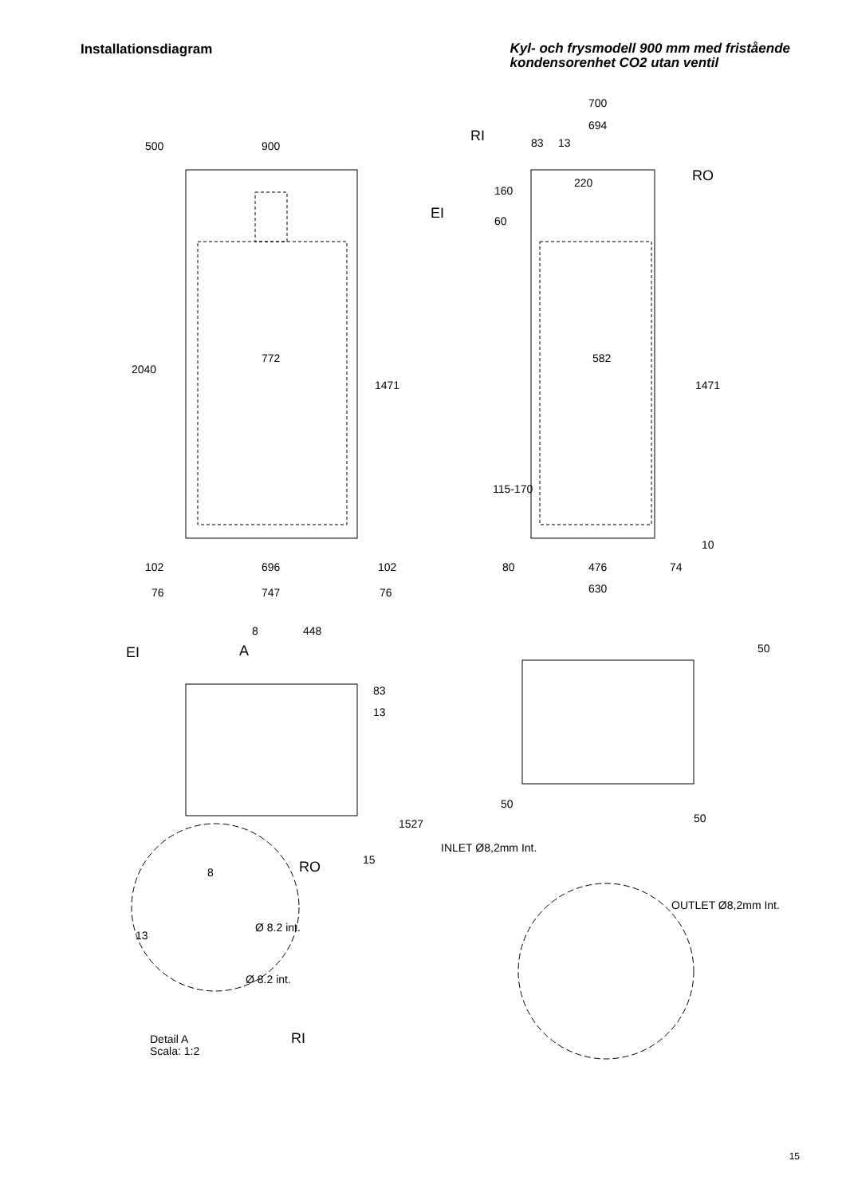Installationsdiagram
Kyl- och frysmodell 900 mm med fristående
kondensorenhet CO2 utan ventil
900
772
582
102
696
102
76
747
76
700
694
83
13
80
476
74
630
RI
RO
EI
EI
A
8
448
RO
RI
8
Ø 8.2 int.
Ø 8.2 int.
15
Detail A
Scala: 1:2
50
50
INLET Ø8,2mm Int.
OUTLET Ø8,2mm Int.
500
2040
1471
1471
115-170
10
160
60
220
83
13
1527
50
13
15